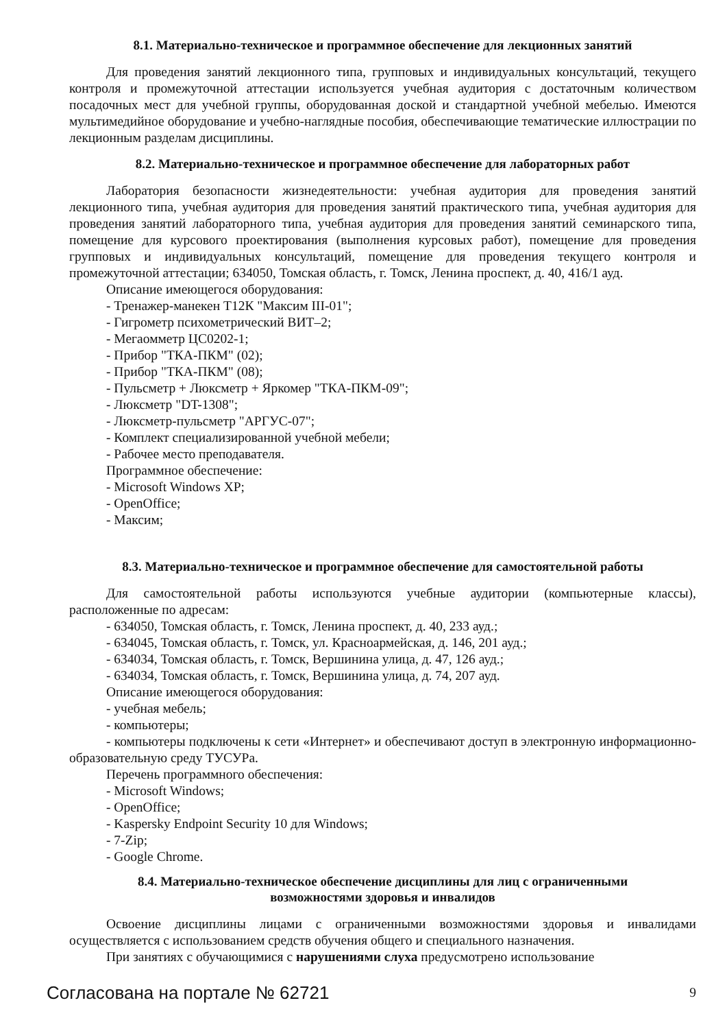8.1. Материально-техническое и программное обеспечение для лекционных занятий
Для проведения занятий лекционного типа, групповых и индивидуальных консультаций, текущего контроля и промежуточной аттестации используется учебная аудитория с достаточным количеством посадочных мест для учебной группы, оборудованная доской и стандартной учебной мебелью. Имеются мультимедийное оборудование и учебно-наглядные пособия, обеспечивающие тематические иллюстрации по лекционным разделам дисциплины.
8.2. Материально-техническое и программное обеспечение для лабораторных работ
Лаборатория безопасности жизнедеятельности: учебная аудитория для проведения занятий лекционного типа, учебная аудитория для проведения занятий практического типа, учебная аудитория для проведения занятий лабораторного типа, учебная аудитория для проведения занятий семинарского типа, помещение для курсового проектирования (выполнения курсовых работ), помещение для проведения групповых и индивидуальных консультаций, помещение для проведения текущего контроля и промежуточной аттестации; 634050, Томская область, г. Томск, Ленина проспект, д. 40, 416/1 ауд.
Описание имеющегося оборудования:
- Тренажер-манекен Т12К "Максим III-01";
- Гигрометр психометрический ВИТ–2;
- Мегаомметр ЦС0202-1;
- Прибор "ТКА-ПКМ" (02);
- Прибор "ТКА-ПКМ" (08);
- Пульсметр + Люксметр + Яркомер "ТКА-ПКМ-09";
- Люксметр "DT-1308";
- Люксметр-пульсметр "АРГУС-07";
- Комплект специализированной учебной мебели;
- Рабочее место преподавателя.
Программное обеспечение:
- Microsoft Windows XP;
- OpenOffice;
- Максим;
8.3. Материально-техническое и программное обеспечение для самостоятельной работы
Для самостоятельной работы используются учебные аудитории (компьютерные классы), расположенные по адресам:
- 634050, Томская область, г. Томск, Ленина проспект, д. 40, 233 ауд.;
- 634045, Томская область, г. Томск, ул. Красноармейская, д. 146, 201 ауд.;
- 634034, Томская область, г. Томск, Вершинина улица, д. 47, 126 ауд.;
- 634034, Томская область, г. Томск, Вершинина улица, д. 74, 207 ауд.
Описание имеющегося оборудования:
- учебная мебель;
- компьютеры;
- компьютеры подключены к сети «Интернет» и обеспечивают доступ в электронную информационно-образовательную среду ТУСУРа.
Перечень программного обеспечения:
- Microsoft Windows;
- OpenOffice;
- Kaspersky Endpoint Security 10 для Windows;
- 7-Zip;
- Google Chrome.
8.4. Материально-техническое обеспечение дисциплины для лиц с ограниченными
возможностями здоровья и инвалидов
Освоение дисциплины лицами с ограниченными возможностями здоровья и инвалидами осуществляется с использованием средств обучения общего и специального назначения.
При занятиях с обучающимися с нарушениями слуха предусмотрено использование
Согласована на портале № 62721 9